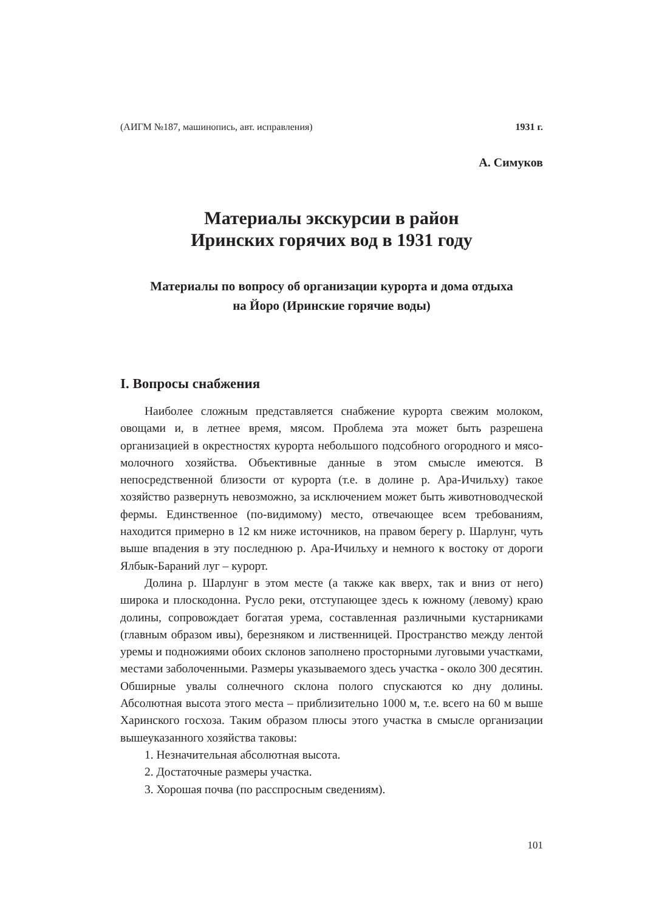(АИГМ №187, машинопись, авт. исправления) 1931 г.
А. Симуков
Материалы экскурсии в район
Иринских горячих вод в 1931 году
Материалы по вопросу об организации курорта и дома отдыха
на Йоро (Иринские горячие воды)
I. Вопросы снабжения
Наиболее сложным представляется снабжение курорта свежим молоком, овощами и, в летнее время, мясом. Проблема эта может быть разрешена организацией в окрестностях курорта небольшого подсобного огородного и мясо-молочного хозяйства. Объективные данные в этом смысле имеются. В непосредственной близости от курорта (т.е. в долине р. Ара-Ичильху) такое хозяйство развернуть невозможно, за исключением может быть животноводческой фермы. Единственное (по-видимому) место, отвечающее всем требованиям, находится примерно в 12 км ниже источников, на правом берегу р. Шарлунг, чуть выше впадения в эту последнюю р. Ара-Ичильху и немного к востоку от дороги Ялбык-Бараний луг – курорт.
Долина р. Шарлунг в этом месте (а также как вверх, так и вниз от него) широка и плоскодонна. Русло реки, отступающее здесь к южному (левому) краю долины, сопровождает богатая урема, составленная различными кустарниками (главным образом ивы), березняком и лиственницей. Пространство между лентой уремы и подножиями обоих склонов заполнено просторными луговыми участками, местами заболоченными. Размеры указываемого здесь участка - около 300 десятин. Обширные увалы солнечного склона полого спускаются ко дну долины. Абсолютная высота этого места – приблизительно 1000 м, т.е. всего на 60 м выше Харинского госхоза. Таким образом плюсы этого участка в смысле организации вышеуказанного хозяйства таковы:
1. Незначительная абсолютная высота.
2. Достаточные размеры участка.
3. Хорошая почва (по расспросным сведениям).
101